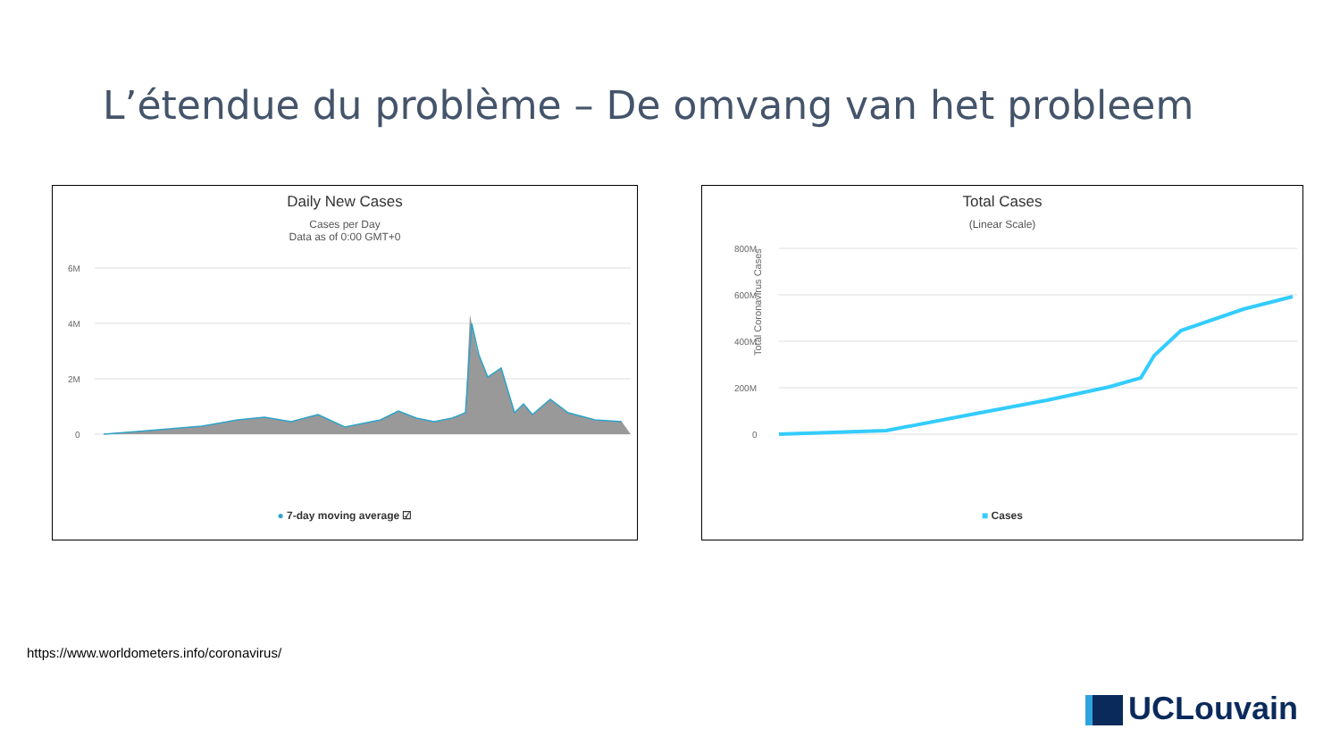L’étendue du problème – De omvang van het probleem
Daily New Cases
Cases per Day
Data as of 0:00 GMT+0
6M
4M
2M
0
● 7-day moving average ☑
Total Cases
(Linear Scale)
800M
600M
400M
200M
0
Total Coronavirus Cases
■ Cases
https://www.worldometers.info/coronavirus/
UCLouvain